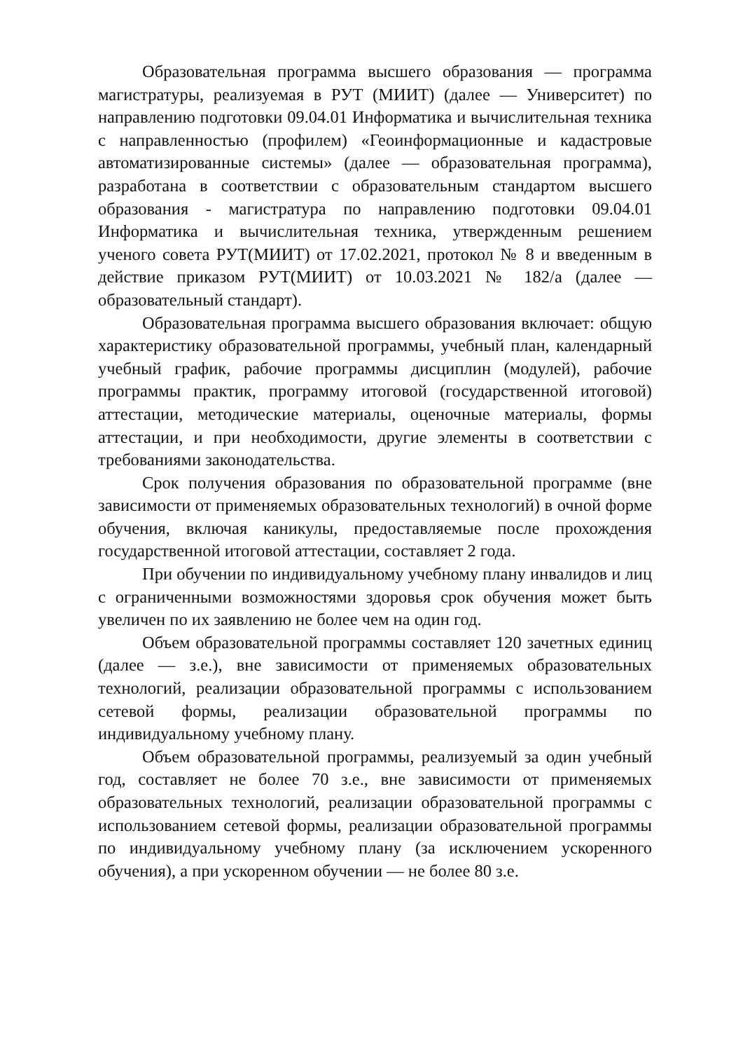Образовательная программа высшего образования — программа магистратуры, реализуемая в РУТ (МИИТ) (далее — Университет) по направлению подготовки 09.04.01 Информатика и вычислительная техника с направленностью (профилем) «Геоинформационные и кадастровые автоматизированные системы» (далее — образовательная программа), разработана в соответствии с образовательным стандартом высшего образования - магистратура по направлению подготовки 09.04.01 Информатика и вычислительная техника, утвержденным решением ученого совета РУТ(МИИТ) от 17.02.2021, протокол № 8 и введенным в действие приказом РУТ(МИИТ) от 10.03.2021 № 182/а (далее — образовательный стандарт).
Образовательная программа высшего образования включает: общую характеристику образовательной программы, учебный план, календарный учебный график, рабочие программы дисциплин (модулей), рабочие программы практик, программу итоговой (государственной итоговой) аттестации, методические материалы, оценочные материалы, формы аттестации, и при необходимости, другие элементы в соответствии с требованиями законодательства.
Срок получения образования по образовательной программе (вне зависимости от применяемых образовательных технологий) в очной форме обучения, включая каникулы, предоставляемые после прохождения государственной итоговой аттестации, составляет 2 года.
При обучении по индивидуальному учебному плану инвалидов и лиц с ограниченными возможностями здоровья срок обучения может быть увеличен по их заявлению не более чем на один год.
Объем образовательной программы составляет 120 зачетных единиц (далее — з.е.), вне зависимости от применяемых образовательных технологий, реализации образовательной программы с использованием сетевой формы, реализации образовательной программы по индивидуальному учебному плану.
Объем образовательной программы, реализуемый за один учебный год, составляет не более 70 з.е., вне зависимости от применяемых образовательных технологий, реализации образовательной программы с использованием сетевой формы, реализации образовательной программы по индивидуальному учебному плану (за исключением ускоренного обучения), а при ускоренном обучении — не более 80 з.е.